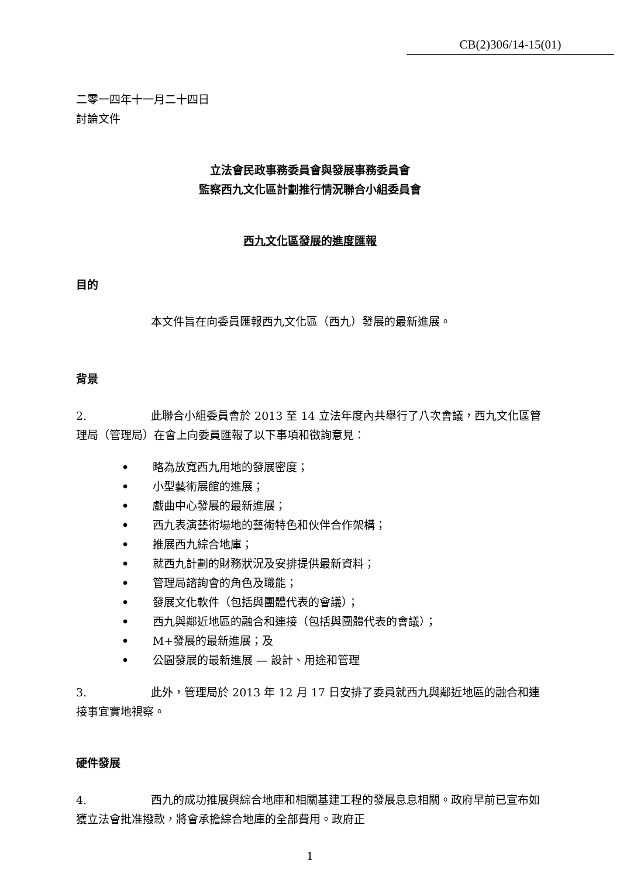CB(2)306/14-15(01)
二零一四年十一月二十四日
討論文件
立法會民政事務委員會與發展事務委員會
監察西九文化區計劃推行情況聯合小組委員會
西九文化區發展的進度匯報
目的
本文件旨在向委員匯報西九文化區（西九）發展的最新進展。
背景
2. 此聯合小組委員會於 2013 至 14 立法年度內共舉行了八次會議，西九文化區管理局（管理局）在會上向委員匯報了以下事項和徵詢意見：
• 略為放寬西九用地的發展密度；
• 小型藝術展館的進展；
• 戲曲中心發展的最新進展；
• 西九表演藝術場地的藝術特色和伙伴合作架構；
• 推展西九綜合地庫；
• 就西九計劃的財務狀況及安排提供最新資料；
• 管理局諮詢會的角色及職能；
• 發展文化軟件（包括與團體代表的會議）；
• 西九與鄰近地區的融合和連接（包括與團體代表的會議）；
• M+發展的最新進展；及
• 公園發展的最新進展 — 設計、用途和管理
3. 此外，管理局於 2013 年 12 月 17 日安排了委員就西九與鄰近地區的融合和連接事宜實地視察。
硬件發展
4. 西九的成功推展與綜合地庫和相關基建工程的發展息息相關。政府早前已宣布如獲立法會批准撥款，將會承擔綜合地庫的全部費用。政府正
1